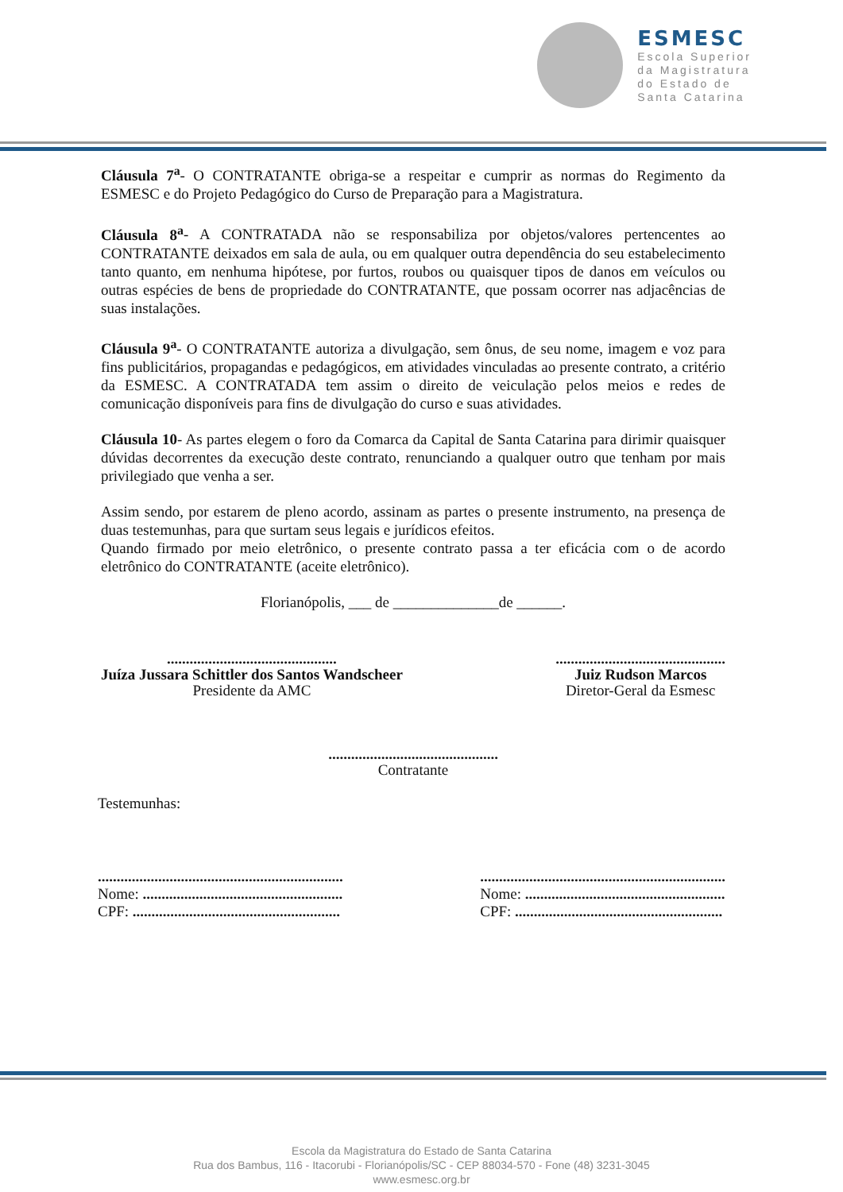ESMESC
Escola Superior
da Magistratura
do Estado de
Santa Catarina
Cláusula 7<sup>a</sup>- O CONTRATANTE obriga-se a respeitar e cumprir as normas do Regimento da ESMESC e do Projeto Pedagógico do Curso de Preparação para a Magistratura.
Cláusula 8<sup>a</sup>- A CONTRATADA não se responsabiliza por objetos/valores pertencentes ao CONTRATANTE deixados em sala de aula, ou em qualquer outra dependência do seu estabelecimento tanto quanto, em nenhuma hipótese, por furtos, roubos ou quaisquer tipos de danos em veículos ou outras espécies de bens de propriedade do CONTRATANTE, que possam ocorrer nas adjacências de suas instalações.
Cláusula 9<sup>a</sup>- O CONTRATANTE autoriza a divulgação, sem ônus, de seu nome, imagem e voz para fins publicitários, propagandas e pedagógicos, em atividades vinculadas ao presente contrato, a critério da ESMESC. A CONTRATADA tem assim o direito de veiculação pelos meios e redes de comunicação disponíveis para fins de divulgação do curso e suas atividades.
Cláusula 10- As partes elegem o foro da Comarca da Capital de Santa Catarina para dirimir quaisquer dúvidas decorrentes da execução deste contrato, renunciando a qualquer outro que tenham por mais privilegiado que venha a ser.
Assim sendo, por estarem de pleno acordo, assinam as partes o presente instrumento, na presença de duas testemunhas, para que surtam seus legais e jurídicos efeitos.
Quando firmado por meio eletrônico, o presente contrato passa a ter eficácia com o de acordo eletrônico do CONTRATANTE (aceite eletrônico).
Florianópolis, ___ de ______________de ______.
.............................................
Juíza Jussara Schittler dos Santos Wandscheer
Presidente da AMC
.............................................
Juiz Rudson Marcos
Diretor-Geral da Esmesc
.............................................
Contratante
Testemunhas:
.................................................................
Nome: .....................................................
CPF: .......................................................
.................................................................
Nome: .....................................................
CPF: .......................................................
Escola da Magistratura do Estado de Santa Catarina
Rua dos Bambus, 116 - Itacorubi - Florianópolis/SC - CEP 88034-570 - Fone (48) 3231-3045
www.esmesc.org.br